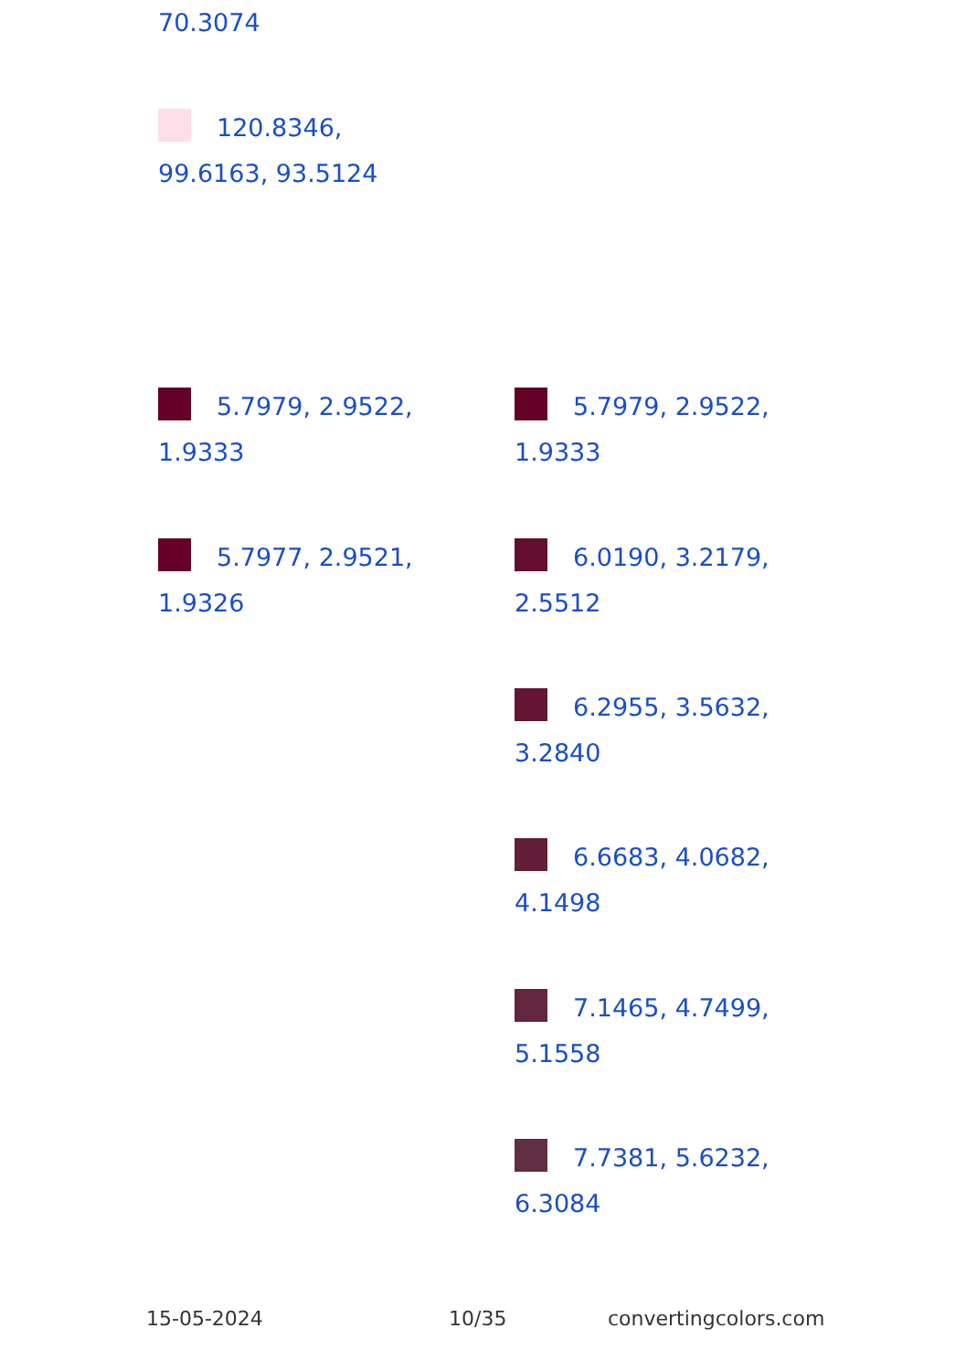70.3074
120.8346, 99.6163, 93.5124
5.7979, 2.9522, 1.9333
5.7979, 2.9522, 1.9333
5.7977, 2.9521, 1.9326
6.0190, 3.2179, 2.5512
6.2955, 3.5632, 3.2840
6.6683, 4.0682, 4.1498
7.1465, 4.7499, 5.1558
7.7381, 5.6232, 6.3084
15-05-2024 10/35 convertingcolors.com